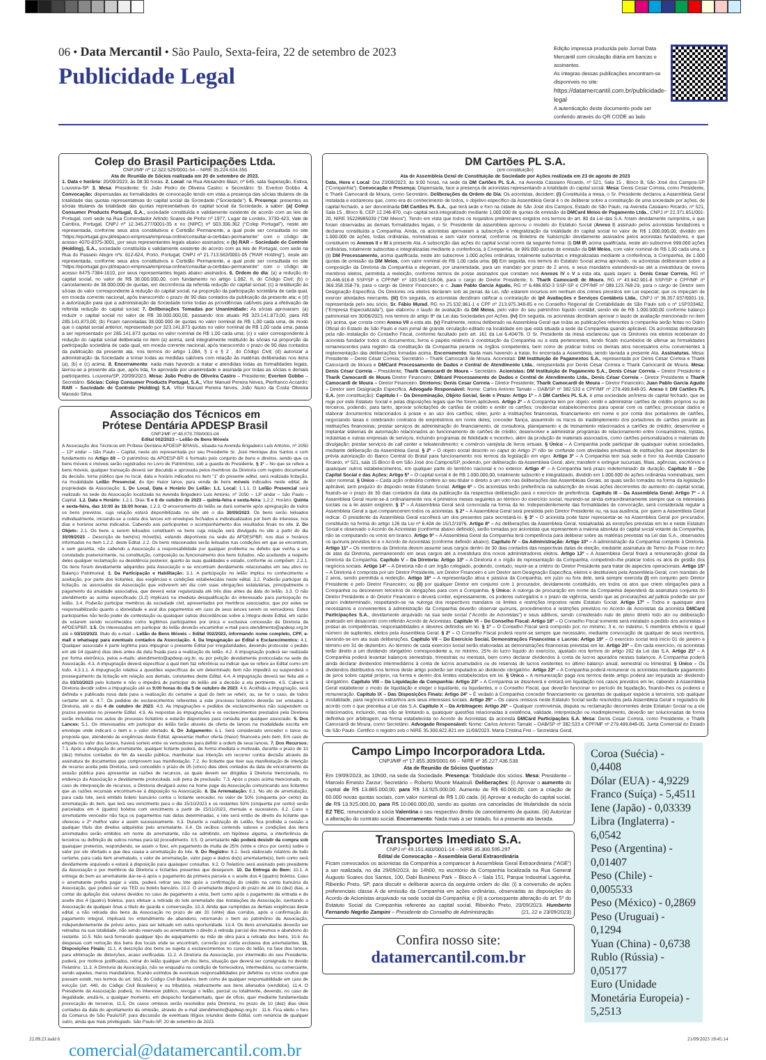06 • Data Mercantil • São Paulo, Sexta-feira, 22 de setembro de 2023
Publicidade Legal
Edição impressa produzida pelo Jornal Data Mercantil com circulação diária em bancas e assinantes.
As íntegras dessas publicações encontram-se disponíveis no site: https://datamercantil.com.br/publicidade-legal
A autenticação deste documento pode ser conferido através do QR CODE ao lado
Colep do Brasil Participações Ltda.
CNPJ/MF nº 12.522.529/0001-54 – NIRE 35.224.634.355
Ata de Reunião de Sócios realizada em 20 de setembro de 2023.
1. Data e horário: 20/09/2023, às 08:30 horas. 2. Local: na Rua Alexandre Biazi, nº 645, sala Superação, Estiva, Louveira-SP. 3. Mesa: Presidente: Sr. João Pedro de Oliveira Castro; e Secretário: Sr. Everton Gobbo. 4. Convocação: dispensadas as formalidades de convocação tendo em vista a presença das sócias titulares de da totalidade das quotas representativas do capital social da Sociedade (“Sociedade”). 5. Presença: presentes as sócias titulares da totalidade das quotas representativas do capital social da Sociedade, a saber: (a) Colep Consumer Products Portugal, S.A., sociedade constituída e validamente existente de acordo com as leis de Portugal, com sede na Rua Comendador Arlindo Soares de Pinho nº 1977, Lugar de Lordelo, 3730-423, Vale de Cambra, Portugal, CNPJ nº 12.345.277/0001-35 e no (NIPC) nº 503.306.362 (“Colep Portugal”), neste ato representada, conforme seus atos constitutivos e Certidão Permanente, a qual pode ser consultada no site “https://eportugal.gov.pt/espaco-empresa/empresa-online/consultar-a-certidao-permanente” com o código de acesso 4070-8375-3001, por seus representantes legais abaixo assinados; e (b) RAR – Sociedade de Controle (Holding), S.A., sociedade constituída e validamente existente de acordo com as leis de Portugal, com sede na Rua do Passeio Alegre nºs. 612-624, Porto, Portugal, CNPJ nº 21.713.563/0001-05 (“RAR Holding”), neste ato representada, conforme seus atos constitutivos e Certidão Permanente, a qual pode ser consultada no site “https://eportugal.gov.pt/espaco-empresa/empresa-online/consultar-a-certidao-permanente” com o código de acesso 8475-7384-1610, por seus representantes legais abaixo assinados. 6. Ordem do dia: (a) a redução do capital social, no valor de R$ 38.000.000,00, com fundamento no artigo 1.082, II, do Código Civil; (b) o cancelamento de 38.000.000 de quotas, em decorrência da referida redução do capital social; (c) a restituição às sócias do valor correspondente à redução do capital social, na proporção da participação societária de cada qual, em moeda corrente nacional, após transcorrido o prazo de 90 dias contados da publicação da presente ata; e (d) a autorização para que a administração da Sociedade tome todas as providências cabíveis para a efetivação da referida redução do capital social; 7. Deliberações Tomadas por Unanimidade: As sócias aprovaram: (a) reduzir o capital social no valor de R$ 38.000.000,00, passando dos atuais R$ 323.141.873,00, para R$ 285.141.873,00; (b) Ficam canceladas 38.000.000 de quotas no valor nominal de R$ 1,00 cada uma, de modo que o capital social anterior, representado por 323.141.873 quotas no valor nominal de R$ 1,00 cada uma, passa a ser representado por 285.141.873 quotas no valor nominal de R$ 1,00 cada uma; (c) o valor correspondente à redução do capital social deliberada no item (a) acima, será integralmente restituído às sócias na proporção da participação societária de cada qual, em moeda corrente nacional, após transcorrido o prazo de 90 dias contados da publicação da presente ata, nos termos do artigo 1.084, § 1 e § 2 , do Código Civil; (d) autorizar a administração da Sociedade a tomar todas as medidas cabíveis com relação às matérias deliberadas nos itens (a), (b) e (c) acima. 8. Encerramento: nada mais havendo a tratar e atendidas todas as formalidades legais, lavrou-se a presente ata que, após lida, foi aprovada por unanimidade e assinada por todas as sócias e demais participantes. Louveira/SP, 20/09/2023. Mesa: João Pedro de Oliveira Castro – Presidente; Everton Gobbo – Secretário. Sócias: Colep Consumer Products Portugal, S.A., Vítor Manuel Pereira Neves, Pierfranco Accardo; RAR – Sociedade de Controle (Holding) S.A. Vítor Manuel Pereira Neves, João Nuno da Costa Oliveira Macedo Silva.
Associação dos Técnicos em
Prótese Dentária APDESP Brasil
CNPJ/MF nº 48.878.789/0001-04
Edital 002/2023 – Leilão de Bens Móveis
A Associação dos Técnicos em Prótese Dentária APDESP BRASIL, situada na Avenida Brigadeiro Luís Antonio, nº 2050 – 13º andar – São Paulo – Capital, neste ato representada por seu Presidente Sr. José Henrique dos Santos e com fundamento no Artigo 69 – O patrimônio da APDESP-BR é formado pelo conjunto de bens e direitos, sendo que os bens móveis e imóveis serão registrados no Livro de Patrimônio, sob a guarda do Presidente, § 1º – No que se refere a bens móveis, qualquer transação deverá ser discutida e aprovada pelos membros da Diretoria com registro documental da decisão, torna público que no local, data e horário indicados no item “1” do presente edital, será realizada licitação, na modalidade Leilão Presencial, do tipo maior lance, para venda de bens móveis indicados neste edital, de propriedade da Associação: 1. Do Local, Data e Horário Do Leilão: 1.1. Local: 1.1.1. O Leilão Presencial será realizado na sede da Associação localizada na Avenida Brigadeiro Luís Antonio, nº 2050 – 13º andar – São Paulo – Capital. 1.2. Data e Horário: 1.2.1. Dias: 5 e 6 de outubro de 2023 – quinta-feira e sexta-feira: 1.2.2. Horário: Quinta e sexta-feira, das 10:00 às 16:00 horas. 1.2.3. O encerramento do leilão se dará somente após apregoação de todos os bens previstos, cuja relação estará disponibilizada no site até o dia 30/09/2023. Os bens serão leiloados individualmente, iniciando-se a coleta dos lances em envelopes fechados e individualizados por bem de interesse, nos dias e horários acima indicados. Cabendo aos participantes o acompanhamento dos resultados finais no site. 2. Do Objeto: 2.1. Os bens a serem leiloados constituem os bens cuja relação será divulgada no site a partir do dia 30/09/2023 – Descrição de bem(ns) móvel(is), estando disponíveis na sede da APDESPBR, nos dias e horários informados no item 1.2.2. deste Edital. 2.2. Os bens relacionados serão leiloados nas condições em que se encontram, e sem garantia, não cabendo a Associação a responsabilidade por qualquer problema ou defeito que venha a ser constatado posteriormente, na constituição, composição ou funcionamento dos bens licitados, não aceitando a respeito deles qualquer reclamação ou desistência posterior, quanto às suas qualidades e estado, conforme os compõem: 2.2.1. Os itens foram devidamente adquiridos pela Associação e se encontram devidamente relacionados em seu ativo no Balanço Patrimonial. 3. Da Participação e Habilitação: 3.1. A participação no leilão implica no conhecimento e aceitação, por parte dos licitantes, das exigências e condições estabelecidas neste edital. 3.2. Poderão participar da licitação, os associados da Associação que estiverem em dia com suas obrigações estatutárias, principalmente o pagamento da anuidade associativa, que deverá estar regularizada até três dias antes da data do leilão. 3.3. O não atendimento ao acima especificado (3.2) implicará na imediata desqualificação do interessado para participação no leilão. 3.4. Poderão participar membros da sociedade civil, apresentados por membros associados, que por estes se responsabilizarão quanto a idoneidade e aval dos pagamentos em caso de seus lances serem os vencedores. Estes participantes não terão poder de contestação ou quaisquer outras discordâncias sobre a íntegra deste Edital, em razão de estarem sendo reconhecidos como legítimos participantes por única e exclusiva concessão da Diretoria da APDESPBR. 3.5. Os interessados em participar do leilão deverão encaminhar e-mail para atendimento@apdesp.org.br até o 03/10/2023, título do e-mail – Leilão de Bens Móveis – Edital 002/2023, informando nome completo, CPF, e-mail e whatsapp para eventuais contados da Associação. 4. Da Impugnação ao Edital e Esclarecimentos: 4.1. Qualquer associado é parte legítima para impugnar o presente Edital por irregularidades, devendo protocolar o pedido em até 04 (quatro) dias úteis antes da data fixada para a realização do leilão. 4.2. A impugnação poderá ser realizada por forma eletrônica, pelos e-mails: atendimento@apdesp.org.br, ou por petição devidamente protocolada na sede da Associação. 4.3. A impugnação deverá especificar a qual item faz referência ou indicar que se refere ao Edital como um todo. 4.3.1.1. A impugnação relativa a questões específicas de um determinado item não impedirá ou suspenderá o prosseguimento da licitação em relação aos demais, constantes deste Edital. 4.4. A impugnação deverá ser feita até o dia 03/10/2023 pelo licitante e não o impedirá de participar do leilão até a decisão a ela pertinente. 4.5. Caberá à Diretoria decidir sobre a impugnação até as 9:00 horas do dia 5 de outubro de 2023. 4.6. Acolhida a impugnação, será definida e publicada nova data para a realização do certame a qual do item se referir, ou, se for o caso, de todos certame em si. 4.7. Os pedidos de esclarecimentos referentes a este processo licitatório deverão ser enviados à Diretoria, até o dia 4 de outubro de 2023. 4.8. As impugnações e pedidos de esclarecimentos não suspendem os prazos previstos no presente Edital. 4.9. As respostas às impugnações e os esclarecimentos prestados pela Diretoria serão incluídas nos autos do processo licitatório e estarão disponíveis para consulta por qualquer associado. 5. Dos Lances: 5.1. Os interessados em participar do leilão farão através de oferta de lances na modalidade escrita em envelope onde indicará o item e o valor ofertado. 6. Do Julgamento: 6.1. Será considerado vencedor o lance ou proposta que, atendendo às exigências deste Edital, apresentar melhor oferta (maior) financeira pelo item. Em caso de empate no valor dos lances, haverá sorteio entre os vencedores para definir a ordem de seus lances. 7. Dos Recursos: 7.1. Após a divulgação do arrematante, qualquer licitante poderá, de forma imediata e motivada, durante o prazo de 10 (dez) minutos contados do fim da sessão pública, manifestar sua intenção em recorrer contra decisão através da assinatura de documentos que comprovem sua manifestação. 7.2. Ao licitante que tiver sua manifestação de intenção de recurso aceita pela Diretoria, será concedido o prazo de 05 (cinco) dias úteis contados da data de encerramento da sessão pública para apresentar as razões de recursos, as quais devem ser dirigidas à Diretoria mencionada, no endereço da Associação e devidamente protocolada, sob pena de preclusão. 7.3. Após o prazo acima mencionado, no caso de interposição de recursos, a Diretoria divulgará aviso na home page da Associação comunicando aos licitantes que as razões recursais encontram-se à disposição na Associação. 8. Da Arrematação: 8.1. No ato de arrematação, para cada lote, será emitido boleto bancário contra o licitante vencedor, no valor de 50% (cinquenta por cento) da arrematação do item, que terá seu vencimento para o dia 15/10/2023 e os restantes 50% (cinquenta por cento) serão parcelados em 4 (quatro) boletos com vencimento a partir de 15/11/2023, mensais e sucessivos. 8.2. Caso o arrematante vencedor não faça os pagamentos nas datas determinadas, o lote será então de direito do licitante que ofereceu o 2º melhor valor e assim sucessivamente. 8.3. Durante a realização do Leilão, fica proibida a cessão a qualquer título dos direitos adquiridos pelo arrematante. 8.4. Os recibos contendo valores e condições dos itens arrematados serão emitidos em nome do arrematante, não se admitindo, em hipótese alguma, a interferência de terceiros ou definição de outros nomes para tal procedimento. 8.5. O arrematante não poderá desistir da compra sob quaisquer pretextos, respondendo, se assim o fizer, em pagamento de multa de 25% (vinte e cinco por cento) sobre o valor por ele ofertado e que deu causa a arrematação do lote. 9. Do Registro: 9.1. Será elaborado relatório de todo certame, para cada item arrematado, o valor de arrematação, valor pago e dados do(s) arrematante(s), bem como será devidamente arquivado e estará à disposição para quaisquer consultas. 9.2. O Relatório será assinado pelo presidente da Associação e por membros da Diretoria e licitantes presentes que desejarem. 10. Da Entrega do Bem: 10.1. A entrega do bem ao arrematante dar-se-á após o pagamento da primeira parcela e o aceite dos 4 (quatro) boletos. Caso o arrematante prefira pagar a vista, poderá retirar seu lote após a confirmação do crédito na conta bancária da Associação, que poderá ser via TED ou boleto bancário. 10.2. O arrematante disporá do prazo de até 10 (dez) dias, a contar da quitação dos valores devidos no caso de pagamento a vista, bem como após o pagamento da entrada e do aceite dos 4 (quatro) boletos, para efetuar a retirada do lote arrematado das instalações da Associação, isentando a Associação de qualquer ônus a título de guarda e conservação. 10.3. Ainda que cumpridas as demais exigências deste edital, a não retirada dos bens da Associação no prazo de até 20 (vinte) dias corridos, após a confirmação do pagamento integral, implicará no entendimento de abandono, retornando o bem ao patrimônio da Associação, independentemente de prévio aviso, para ser leiloado em outra oportunidade. 10.4. Os itens arrematados deverão ser retirados na sua totalidade, não sendo reservado ao arrematante o direito à retirada parcial dos mesmos e abandono do restante. 10.5. Não será fornecido qualquer tipo de equipamento ou mão de obra para a retirada dos bens. 10.6. As despesas com remoção dos bens dos locais onde se encontram, correrão por conta exclusiva dos arrematantes. 11. Disposições Finais: 11.1. A descrição dos bens se sujeita a esclarecimentos no curso do leilão, na fase dos lances, para eliminação de distorções, acaso verificadas. 11.2. A Diretoria da Associação, por intermédio do seu Presidente, poderá, por motivos justificados, retirar do leilão qualquer um dos itens, situação que deverá ser consignada no devido Relatório. 11.3. A Diretoria da Associação, não se enquadra na condição de fornecedora, intermediária, ou comerciante, sendo aqueles, meros mandatários, ficando eximidos de eventuais responsabilidades por defeitos ou vícios ocultos que possam existir, nos termos do art. 663, do Código Civil Brasileiro, bem como de qualquer responsabilidade em caso de evicção (art. 448, do Código Civil Brasileiro) e ou tributária, relativamente aos bens alienados (vendidos). 11.4. O Presidente da Associação poderá, no interesse público, revogar o leilão, parcial ou totalmente, devendo, no caso de ilegalidade, anulá-lo, a qualquer momento, em despacho fundamentado, quer de ofício, quer mediante fundamentada provocação de terceiros. 11.5. Os casos omissos serão resolvidos pela Diretoria, no prazo de 10 (dez) dias úteis contados da data do apontamento da omissão, através do e-mail atendimento@apdesp.org.br . 11.6. Fica eleito o foro da Comarca de São Paulo/SP, para discussão de eventuais litígios oriundos deste Edital, com renúncia de qualquer outro, ainda que mais privilegiado. São Paulo-SP, 20 de setembro de 2023.
comercial@datamercantil.com.br
DM Cartões PL S.A.
(em constituição)
Ata de Assembleia Geral de Constituição de Sociedade por Ações realizada em 23 de agosto de 2023
Data, Hora e Local: Dia 23/08/2023, às 9:00 horas, na sede da DM Cartões PL S.A., na Avenida Cassiano Ricardo, nº 521, Sala 15 , Bloco B, São José dos Campos-SP (“Companhia”). Convocação e Presença: Dispensada, face a presença de acionistas representando a totalidade do capital social. Mesa: Denis Cesar Correia, como Presidente, e Tharik Camocardi de Moura, como Secretário. Deliberações da Ordem do Dia: Os acionistas, decidem: (i) Constituída a mesa, o Sr. Presidente declarou a Assembleia Geral instalada e esclareceu que, como era do conhecimento de todos, o objetivo específico da Assembleia Geral é o de deliberar sobre a constituição de uma sociedade por ações, de capital fechado, a ser denominada DM Cartões PL S.A., que terá sede e foro na cidade de São José dos Campos, Estado de São Paulo, na Avenida Cassiano Ricardo, nº 521, Sala 15 , Bloco B, CEP 12.246-870, cujo capital será integralizado mediante 1.000.000 de quotas de emissão da DMCard Meios de Pagamento Ltda., CNPJ nº 22.371.651/001-20, NIRE 35228985039 (“DM Meios”). Tendo em vista que todos os requisitos preliminares exigidos nos termos do art. 80 da Lei das S.A. foram devidamente cumpridos, e que foram observadas as demais formalidades legais, o Sr. Presidente da assembleia aprovou o modelo do Estatuto Social (Anexo I) assinado pelos acionistas fundadores e declarou constituída a Companhia. Ainda, os acionistas aprovaram a subscrição e integralização da totalidade do capital social no valor de R$ 1.000.000,00, dividido em 1.000.000 de ações, todas ordinárias, nominativas e sem valor nominal, conforme os Boletins de Subscrição devidamente assinados pelos acionistas fundadores, e que constituem os Anexos II e III à presente Ata. A subscrição das ações do capital social ocorre da seguinte forma: (i) DM IP, acima qualificada, neste ato subscreve 999.000 ações ordinárias, totalmente subscritas e integralizadas mediante a conferência, à Companhia, de 999.000 quotas de emissão da DM Meios, com valor nominal de R$ 1,00 cada uma, e (ii) DM Processamento, acima qualificada, neste ato subscreve 1.000 ações ordinárias, totalmente subscritas e integralizadas mediante a conferência, à Companhia, de 1.000 quotas de emissão da DM Meios, com valor nominal de R$ 1,00 cada uma. (ii) Em seguida, nos termos do Estatuto Social acima aprovado, os acionistas deliberaram sobre a composição da Diretoria da Companhia e elegeram, por unanimidade, para um mandato por prazo de 2 anos, e seus mandatos estendendo-se até a investidura de novos membros eleitos, permitida a reeleição, conforme termos de posse assinados que constam nos Anexos IV e V a esta ata, quais sejam: a. Denis Cesar Correia, RG nº 20.446.916-8 SSP/SP e CPF/MF nº 103.540.518-06, para o cargo de Diretor Presidente; b. Tharik Camocardi de Moura, RG nº 43.942.901-8 SSP/SP e CPF/MF nº 369.358.358-79, para o cargo de Diretor Financeiro; e c. Juan Pablo Garcia Agudo, RG nº 6.486.850-3 SSP-SP e CPF/MF nº 089.123.768-29, para o cargo de Diretor sem Designação Específica. Os Diretores ora eleitos declaram sob as penas da Lei, não estarem incursos em nenhum dos crimes previstos em Lei especial, que os impeçam de exercer atividades mercantis. (iii) Em seguida, os acionistas decidiram ratificar a contratação de Ipê Avaliações e Serviços Contábeis Ltda., CNPJ nº 36.357.037/0001-19, representada pelo seu sócio, Sr. Fábio Murad, RG no 25.532.961-1 e CPF nº 213.975.348-85 e no Conselho Regional de Contabilidade de São Paulo sob o nº 1SP333462, (“Empresa Especializada”), que elaborou o laudo de avaliação da DM Meios, pelo valor do seu patrimônio líquido contábil, sendo ele de R$ 1.000.000,00 conforme balanço patrimonial em 30/06/2023, nos termos do artigo 8º da Lei das Sociedades por Ações. (iv) Em seguida, os acionistas decidiram aprovar o laudo de avaliação mencionado no item (iii) acima, que consta como Anexo VII a esta ata. (v) Finalmente, restou deliberado na Assembleia Geral que todas as publicações referentes à companhia serão feitas no Diário Oficial do Estado de São Paulo e num jornal de grande circulação editado na localidade em que está situada a sede da Companhia quando aplicável. Os acionistas deliberaram pela não instalação do Conselho Fiscal, conforme facultado pelo art. 161 da Lei 6.404/76. O Sr. Presidente da mesa esclareceu que os Diretores ora eleitos receberam do acionista fundador todos os documentos, livros e papéis relativos à constituição da Companhia ou a esta pertencentes, tendo ficado incumbidos de ultimar as formalidades remanescentes para registro da constituição da Companhia perante os órgãos competentes, bem como de praticar todos os demais atos necessários e/ou convenientes à implementação das deliberações tomadas acima. Encerramento: Nada mais havendo a tratar, foi encerrada a Assembleia, sendo lavrada a presente Ata. Assinaturas. Mesa: Presidente – Denis César Correia; Secretário – Tharik Camocardi de Moura. Acionistas: DM Instituição de Pagamentos S.A., representada por Denis César Correia e Tharik Camocardi de Moura e DMCard Processamento de Dados e Central de Atendimento Ltda., rerepsentada por Denis César Correia e Tharik Camocardi de Moura. Mesa: Denis César Correia – Presidente; Tharik Camocardi de Moura – Secretário. Acionistas: DM Instituição de Pagamento S.A., Denis César Correia – Diretor Presidente e Tharik Camocardi de Moura Diretor Financeiro; DMcard Processamento de Dados e Central de Atendimento Ltda., Denis César Correia – Diretor Presidente e Tharik Camocardi de Moura – Diretor Financeiro. Diretores: Denis Cesar Correia – Diretor Presidente; Tharik Camocardi de Moura – Diretor Financeiro; Juan Pablo Garcia Agudo – Diretor sem Designação Específica. Advogado Responsável: Nome: Carlos Antonio Tamaki – OAB/SP nº 382.533 e CPF/MF nº 279.499.848-05. Anexo I: DM Cartões PL S.A. (em constituição): Capítulo I – Da Denominação, Objeto Social, Sede e Prazo: Artigo 1º – A DM Cartões PL S.A. é uma sociedade anônima de capital fechado, que se rege por este Estatuto Social e pelas disposições legais que lhe forem aplicáveis. Artigo 2º – A Companhia tem por objeto: emitir e administrar cartões de crédito próprios ou de terceiros, podendo, para tanto, aprovar solicitações de cartões de crédito e emitir os cartões; credenciar estabelecimentos para operar com os cartões; processar dados e elaborar documentos relacionados à posse e ao uso dos cartões; obter, junto a instituições financeiras, financiamento em nome e por conta dos portadores de cartões, negociando taxas e celebrando contratos de empréstimos em nome deles; conceder fiança, assumindo os riscos do inadimplemento dos portadores de cartões perante as instituições financeiras; prestar serviços de administração do financiamento, de consultoria, planejamento e de treinamento relacionados a cartões de crédito; desenvolver e implantar sistemas de automação relacionados ao funcionamento de cartões de crédito; desenvolver e administrar programas de relacionamento entre consumidores, lojistas, indústrias e outras empresas de serviços, incluindo programas de fidelidade e incentivo, além da produção de materiais associados, como cartões personalizados e materiais de divulgação; prestar serviços de call center e teleatendimento; e comércio varejista de livros virtuais. § Único – A Companhia pode participar de quaisquer outras sociedades, mediante deliberação da Assembleia Geral. § 2º – O objeto social descrito no caput do Artigo 2º não se confunde com atividades privativas de instituições que dependam de prévia autorização do Banco Central do Brasil para funcionamento nos termos da legislação em vigor. Artigo 3º – A Companhia tem sua sede e foro na Avenida Cassiano Ricardo, nº 521, sala 15 Bloco B em São José dos Campos/SP, podendo, por deliberação da Assembleia Geral, abrir, transferir e extinguir sucursais, filiais, agências, escritórios e quaisquer outros estabelecimentos, em qualquer parte do território nacional e no exterior. Artigo 4º – A Companhia terá prazo indeterminado de duração. Capítulo II – Do Capital Social e das Ações: Artigo 5º – O capital social é de R$ 1.000.000,00, totalmente subscrito e integralizado, dividido em 1.000.000 de ações ordinárias nominativas, sem valor nominal. § Único – Cada ação ordinária confere ao seu titular o direito a um voto nas deliberações das Assembleias Gerais, as quais serão tomadas na forma da legislação aplicável, sem prejuízo do disposto neste Estatuto Social. Artigo 6º – Os acionistas terão preferência na subscrição de novas ações decorrentes do aumento do capital social, fixando-se o prazo de 30 dias contados da data da publicação da respectiva deliberação para o exercício de preferência. Capítulo III – Da Assembleia Geral: Artigo 7º – A Assembleia Geral reunir-se-á ordinariamente nos 4 primeiros meses seguintes ao término do exercício social, reunindo-se ainda extraordinariamente sempre que os interesses sociais ou a lei assim exigirem. § 1º – A Assembleia Geral será convocada na forma da lei. Independentemente das formalidades de convocação, será considerada regular a Assembleia Geral a que comparecerem todos os acionistas. § 2º – A Assembleia Geral será presidida pelo Diretor Presidente ou, na sua ausência, por quem a Assembleia Geral indicar. O presidente da Assembleia Geral escolherá um dos presentes para secretariá-lo. § 3º – O acionista pode fazer representar-se na Assembleia Geral por procurador, constituído na forma do artigo 126 da Lei nº 6.404 de 15/12/1976. Artigo 8º – As deliberações da Assembleia Geral, ressalvadas as exceções previstas em lei e neste Estatuto Social e observado o Acordo de Acionistas (conforme abaixo definido), serão tomadas por acionistas que representem a maioria absoluta do capital social votante da Companhia, não se computando os votos em branco. Artigo 9º – A Assembleia Geral da Companhia terá competência para deliberar sobre as matérias previstas na Lei das S.A., observados os quóruns previstos lei e o Acordo de Acionistas (conforme definido abaixo). Capítulo IV – Da Administração: Artigo 10º – A administração da Companhia compete à Diretoria. Artigo 11º – Os membros da Diretoria devem assumir seus cargos dentro de 30 dias contados das respectivas datas de eleição, mediante assinatura de Termo de Posse no livro de atas da Diretoria, permanecendo em seus cargos até a investidura dos novos administradores eleitos. Artigo 12º – A Assembleia Geral fixará a remuneração global da Diretoria da Companhia. Capítulo V – Da Diretoria: Artigo 13º – A Diretoria é o órgão de representação da Companhia, competindo-lhe praticar todos os atos de gestão dos negócios sociais. Artigo 14º – A Diretoria não é um órgão colegiado, podendo, contudo, reunir-se a critério do Diretor Presidente para tratar de aspectos operacionais. Artigo 15º – A Diretoria é composta por um Diretor Presidente, um Diretor Financeiro e um Diretor sem Designação Específica, eleitos e destituíveis pela Assembleia Geral, com mandato de 2 anos, sendo permitida a reeleição. Artigo 16º – A representação ativa e passiva da Companhia, em juízo ou fora dele, será sempre exercida (i) em conjunto pelo Diretor Presidente e pelo Diretor Financeiro; ou (ii) por qualquer Diretor em conjunto com 1 procurador, devidamente constituído, em todos os atos que criem obrigações para a Companhia ou desonerem terceiros de obrigações para com a Companhia. § Único: A outorga de procuração em nome da Companhia dependerá da assinatura conjunta do Diretor Presidente e do Diretor Financeiro e deverá conter, expressamente, os poderes outorgados e o prazo de vigência, sendo que as procurações ad judicia poderão ser por prazo indeterminado, respeitando-se na outorga dos respectivos mandatos os limites e restrições impostos neste Estatuto Social. Artigo 17º – Todos e quaisquer atos necessários e convenientes à administração da Companhia deverão observar quóruns, procedimentos e restrições previstos no Acordo de Acionistas da acionista DMCard Participações S.A., devidamente arquivado na sua sede social (“Acordo de Acionistas”) e seus aditivos, sendo considerado nulo de pleno direito todo ato ou deliberação praticado em desacordo com referido Acordo de Acionistas. Capítulo VI – Do Conselho Fiscal: Artigo 18º – O Conselho Fiscal somente será instalado a pedido dos acionistas e possui as competências, responsabilidades e deveres definidos em lei. § 1º – O Conselho Fiscal será composto por, no mínimo, 3 e, no máximo, 5 membros efetivos e igual número de suplentes, eleitos pela Assembleia Geral. § 2º – O Conselho Fiscal poderá reunir-se sempre que necessário, mediante convocação de qualquer de seus membros, lavrando-se em ata suas deliberações. Capítulo VII – Do Exercício Social, Demonstrações Financeiras e Lucros: Artigo 19º – O exercício social terá início 01 de janeiro e término em 31 de dezembro. Ao término de cada exercício social serão elaboradas as demonstrações financeiras previstas em lei. Artigo 20º – Em cada exercício, os acionistas terão direito a um dividendo obrigatório correspondente a, no mínimo, 25% do lucro líquido do exercício, ajustado nos termos do artigo 202 da Lei das S.A. Artigo 21º – A Companhia poderá levantar balanços semestrais, trimestrais ou mensais, bem como declarar dividendos à conta de lucros apurados nesses balanços. A Companhia poderá ainda declarar dividendos intermediários à conta de lucros acumulados ou de reservas de lucros existentes no último balanço anual, semestral ou trimestral. § Único – Os dividendos distribuídos nos termos deste artigo poderão ser imputados ao dividendo obrigatório. Artigo 22º – A Companhia poderá remunerar os acionistas mediante pagamento de juros sobre capital próprio, na forma e dentro dos limites estabelecidos em lei. § Único – A remuneração paga nos termos deste artigo poderá ser imputada ao dividendo obrigatório. Capítulo VIII – Da Liquidação da Companhia: Artigo 23º – A Companhia se dissolverá e entrará em liquidação nos casos previstos em lei, cabendo à Assembleia Geral estabelecer o modo de liquidação e eleger o liquidante, ou liquidantes, e o Conselho Fiscal, que deverão funcionar no período de liquidação, fixando-lhes os poderes e remuneração. Capítulo IX – Das Disposições Finais: Artigo 24º – É vedado à Companhia conceder financiamento ou garantias de qualquer espécie a terceiros, sob qualquer modalidade, para negócios estranhos aos seus interesses sociais. Artigo 25º – Os casos omissos neste Estatuto Social serão resolvidos pela Assembleia Geral e regulados de acordo com o que preceitua a Lei das S.A. Capítulo X – Da Arbitragem: Artigo 26º – Qualquer controvérsia, disputa ou reclamação decorrentes deste Estatuto Social ou a ele relacionados, incluindo, mas não se limitando a, quaisquer questões relacionadas à existência, validade, interpretação ou inadimplemento, deverão ser solucionadas de forma definitiva por arbitragem, na forma estabelecida no Acordo de Acionistas da acionista DMCard Participações S.A. Mesa: Denis Cesar Correia, como Presidente, e Tharik Camocardi de Moura, como Secretário. Advogado Responsável: Nome: Carlos Antonio Tamaki – OAB/SP nº 382.533 e CPF/MF nº 279.499.848-05. Junta Comercial do Estado de São Paulo. Certifico o registro sob o NIRE 35.300.622.821 em 11/09/2023. Maria Cristina Frei – Secretária Geral.
Campo Limpo Incorporadora Ltda.
CNPJ/MF nº 17.855.309/0001-66 – NIRE nº 35.227.436.538
Ata de Reunião de Sócios Quotistas
Em 19/09/2023, às 10h00, na sede da Sociedade. Presença: Totalidade dos sócios. Mesa: Presidente – Marcelo Ernesto Zarzur; Secretário – Roberto Mounir Maalouli. Deliberações: (i) Aprovar o aumento do capital de R$ 13.865.000,00, para R$ 13.925.000,00. Aumento de R$ 60.000,00, com a criação de 60.000 novas quotas sociais, com valor nominal de R$ 1,00 cada. (ii) Aprovar a redução do capital social, de R$ 13.925.000,00, para R$ 10.060.000,00, sendo as quotas ora canceladas de titularidade da sócia EZ TEC, renunciando a sócia Valentina o seu respectivo direito de cancelamento de quotas. (iii) Autorizar a alteração do contrato social. Encerramento: Nada mais a ser tratado, foi a presente ata lavrada.
Transportes Imediato S.A.
CNPJ nº 49.151.483/0001-14 – NIRE 35.300.595.297
Edital de Convocação – Assembleia Geral Extraordinária
Ficam convocados os acionistas da Companhia a comparecer à Assembleia Geral Extraordinária (“AGE”) a ser realizada, no dia 29/09/2023, às 14h00, no escritório da Companhia localizada na Rua General Augusto Soares dos Santos, 100, Dabi Business Park – Bloco A – Sala 151, Parque Industrial Lagoinha, Ribeirão Preto, SP, para discutir e deliberar acerca da seguinte ordem do dia: (i) a conversão de ações preferenciais classe A de emissão da Companhia em ações ordinárias, observadas as disposições do Acordo de Acionistas arquivado na sede social da Companhia; e (ii) a consequente alteração do art. 5º do Estatuto Social da Companhia referente ao capital social. Ribeirão Preto, 20/09/2023. Humberto Fernando Negrão Zampini – Presidente do Conselho de Administração. (21, 22 e 23/09/2023)
Confira nosso site:
datamercantil.com.br
Coroa (Suécia) - 0,4408
Dólar (EUA) - 4,9229
Franco (Suíça) - 5,4511
Iene (Japão) - 0,03339
Libra (Inglaterra) - 6,0542
Peso (Argentina) - 0,01407
Peso (Chile) - 0,005533
Peso (México) - 0,2869
Peso (Uruguai) - 0,1294
Yuan (China) - 0,6738
Rublo (Rússia) - 0,05177
Euro (Unidade Monetária Europeia) - 5,2513
22.09.23.indd 6 21/09/2023 19:45:14